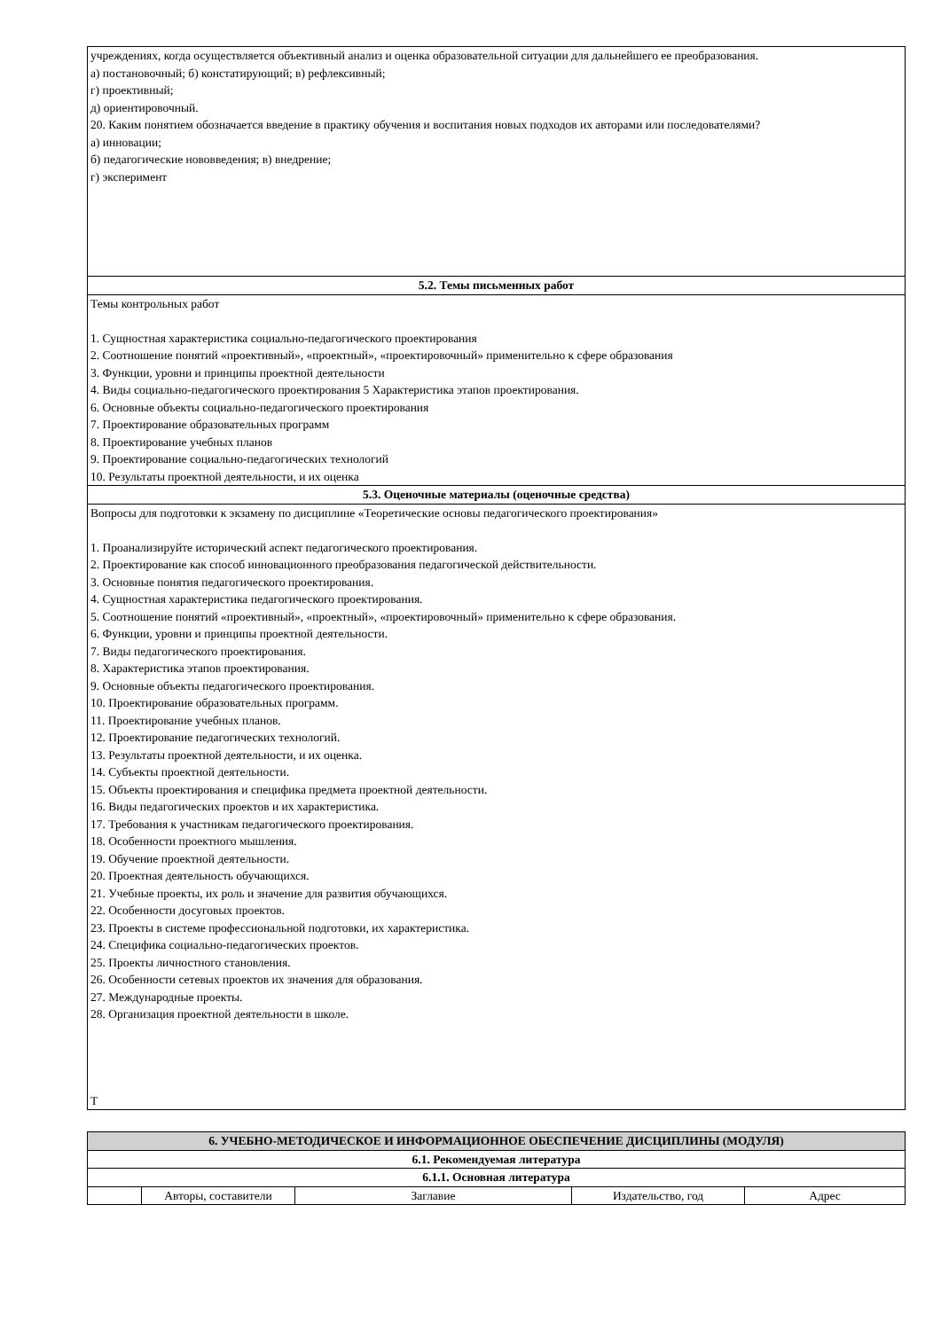| учреждениях, когда осуществляется объективный анализ и оценка образовательной ситуации для дальнейшего ее преобразования. а) постановочный; б) констатирующий; в) рефлексивный; г) проективный; д) ориентировочный. 20. Каким понятием обозначается введение в практику обучения и воспитания новых подходов их авторами или последователями? а) инновации; б) педагогические нововведения; в) внедрение; г) эксперимент |
| 5.2. Темы письменных работ |
| Темы контрольных работ 1. Сущностная характеристика социально-педагогического проектирования 2. Соотношение понятий «проективный», «проектный», «проектировочный» применительно к сфере образования 3. Функции, уровни и принципы проектной деятельности 4. Виды социально-педагогического проектирования 5 Характеристика этапов проектирования. 6. Основные объекты социально-педагогического проектирования 7. Проектирование образовательных программ 8. Проектирование учебных планов 9. Проектирование социально-педагогических технологий 10. Результаты проектной деятельности, и их оценка |
| 5.3. Оценочные материалы (оценочные средства) |
| Вопросы для подготовки к экзамену по дисциплине «Теоретические основы педагогического проектирования» 1. Проанализируйте исторический аспект педагогического проектирования. 2. Проектирование как способ инновационного преобразования педагогической действительности. 3. Основные понятия педагогического проектирования. 4. Сущностная характеристика педагогического проектирования. 5. Соотношение понятий «проективный», «проектный», «проектировочный» применительно к сфере образования. 6. Функции, уровни и принципы проектной деятельности. 7. Виды педагогического проектирования. 8. Характеристика этапов проектирования. 9. Основные объекты педагогического проектирования. 10. Проектирование образовательных программ. 11. Проектирование учебных планов. 12. Проектирование педагогических технологий. 13. Результаты проектной деятельности, и их оценка. 14. Субъекты проектной деятельности. 15. Объекты проектирования и специфика предмета проектной деятельности. 16. Виды педагогических проектов и их характеристика. 17. Требования к участникам педагогического проектирования. 18. Особенности проектного мышления. 19. Обучение проектной деятельности. 20. Проектная деятельность обучающихся. 21. Учебные проекты, их роль и значение для развития обучающихся. 22. Особенности досуговых проектов. 23. Проекты в системе профессиональной подготовки, их характеристика. 24. Специфика социально-педагогических проектов. 25. Проекты личностного становления. 26. Особенности сетевых проектов их значения для образования. 27. Международные проекты. 28. Организация проектной деятельности в школе. Т |
| 6. УЧЕБНО-МЕТОДИЧЕСКОЕ И ИНФОРМАЦИОННОЕ ОБЕСПЕЧЕНИЕ ДИСЦИПЛИНЫ (МОДУЛЯ) | | | | |
| --- | --- | --- | --- | --- |
| 6.1. Рекомендуемая литература | | | | |
| 6.1.1. Основная литература | | | | |
| | Авторы, составители | Заглавие | Издательство, год | Адрес |